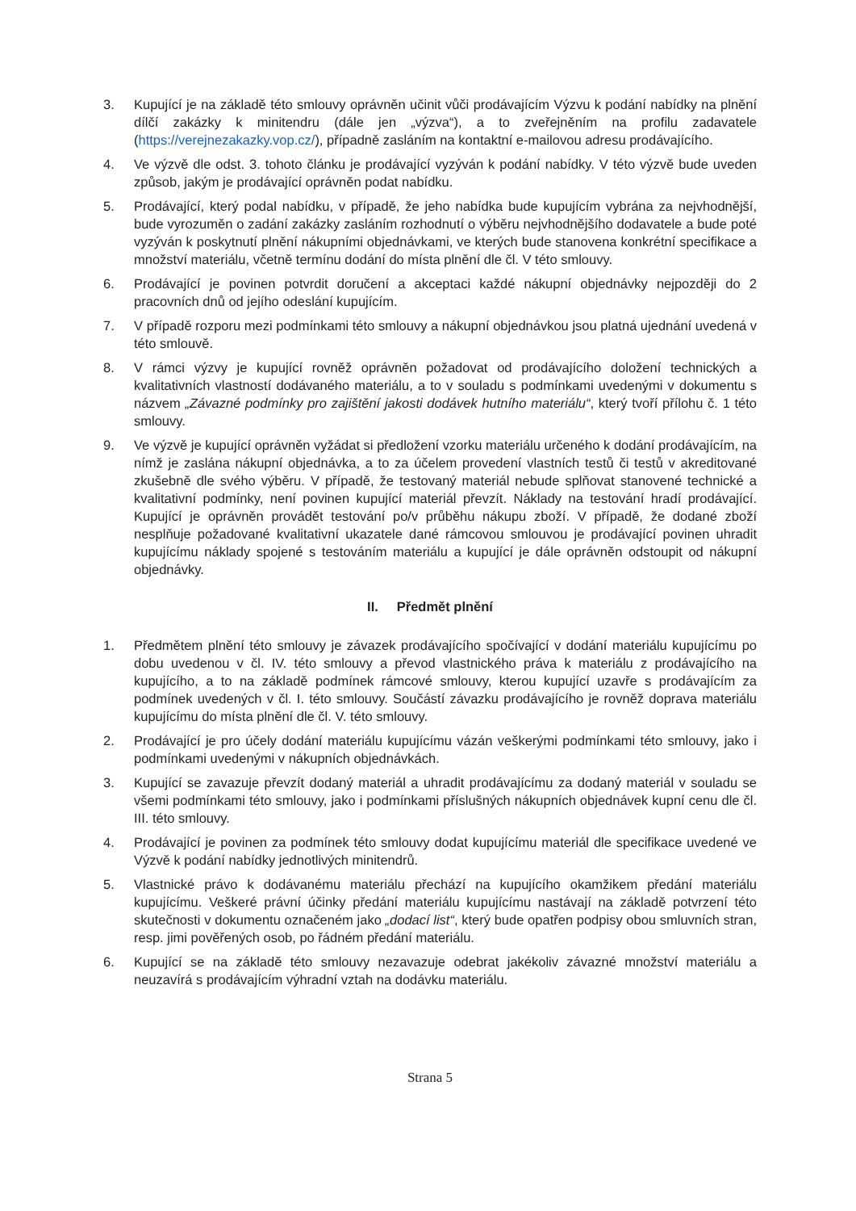3. Kupující je na základě této smlouvy oprávněn učinit vůči prodávajícím Výzvu k podání nabídky na plnění dílčí zakázky k minitendru (dále jen „výzva“), a to zveřejněním na profilu zadavatele (https://verejnezakazky.vop.cz/), případně zasláním na kontaktní e-mailovou adresu prodávajícího.
4. Ve výzvě dle odst. 3. tohoto článku je prodávající vyzýván k podání nabídky. V této výzvě bude uveden způsob, jakým je prodávající oprávněn podat nabídku.
5. Prodávající, který podal nabídku, v případě, že jeho nabídka bude kupujícím vybrána za nejvhodnější, bude vyrozuměn o zadání zakázky zasláním rozhodnutí o výběru nejvhodnějšího dodavatele a bude poté vyzýván k poskytnutí plnění nákupními objednávkami, ve kterých bude stanovena konkrétní specifikace a množství materiálu, včetně termínu dodání do místa plnění dle čl. V této smlouvy.
6. Prodávající je povinen potvrdit doručení a akceptaci každé nákupní objednávky nejpozději do 2 pracovních dnů od jejího odeslání kupujícím.
7. V případě rozporu mezi podmínkami této smlouvy a nákupní objednávkou jsou platná ujednání uvedená v této smlouvě.
8. V rámci výzvy je kupující rovněž oprávněn požadovat od prodávajícího doložení technických a kvalitativních vlastností dodávaného materiálu, a to v souladu s podmínkami uvedenými v dokumentu s názvem „Závazné podmínky pro zajištění jakosti dodávek hutního materiálu“, který tvoří přílohu č. 1 této smlouvy.
9. Ve výzvě je kupující oprávněn vyžádat si předložení vzorku materiálu určeného k dodání prodávajícím, na nímž je zaslána nákupní objednávka, a to za účelem provedení vlastních testů či testů v akreditované zkušebně dle svého výběru. V případě, že testovaný materiál nebude splňovat stanovené technické a kvalitativní podmínky, není povinen kupující materiál převzít. Náklady na testování hradí prodávající. Kupující je oprávněn provádět testování po/v průběhu nákupu zboží. V případě, že dodané zboží nesplňuje požadované kvalitativní ukazatele dané rámcovou smlouvou je prodávající povinen uhradit kupujícímu náklady spojené s testováním materiálu a kupující je dále oprávněn odstoupit od nákupní objednávky.
II. Předmět plnění
1. Předmětem plnění této smlouvy je závazek prodávajícího spočívající v dodání materiálu kupujícímu po dobu uvedenou v čl. IV. této smlouvy a převod vlastnického práva k materiálu z prodávajícího na kupujícího, a to na základě podmínek rámcové smlouvy, kterou kupující uzavře s prodávajícím za podmínek uvedených v čl. I. této smlouvy. Součástí závazku prodávajícího je rovněž doprava materiálu kupujícímu do místa plnění dle čl. V. této smlouvy.
2. Prodávající je pro účely dodání materiálu kupujícímu vázán veškerými podmínkami této smlouvy, jako i podmínkami uvedenými v nákupních objednávkách.
3. Kupující se zavazuje převzít dodaný materiál a uhradit prodávajícímu za dodaný materiál v souladu se všemi podmínkami této smlouvy, jako i podmínkami příslušných nákupních objednávek kupní cenu dle čl. III. této smlouvy.
4. Prodávající je povinen za podmínek této smlouvy dodat kupujícímu materiál dle specifikace uvedené ve Výzvě k podání nabídky jednotlivých minitendrů.
5. Vlastnické právo k dodávanému materiálu přechází na kupujícího okamžikem předání materiálu kupujícímu. Veškeré právní účinky předání materiálu kupujícímu nastávají na základě potvrzení této skutečnosti v dokumentu označeném jako „dodací list“, který bude opatřen podpisy obou smluvních stran, resp. jimi pověřených osob, po řádném předání materiálu.
6. Kupující se na základě této smlouvy nezavazuje odebrat jakékoliv závazné množství materiálu a neuzavírá s prodávajícím výhradní vztah na dodávku materiálu.
Strana 5